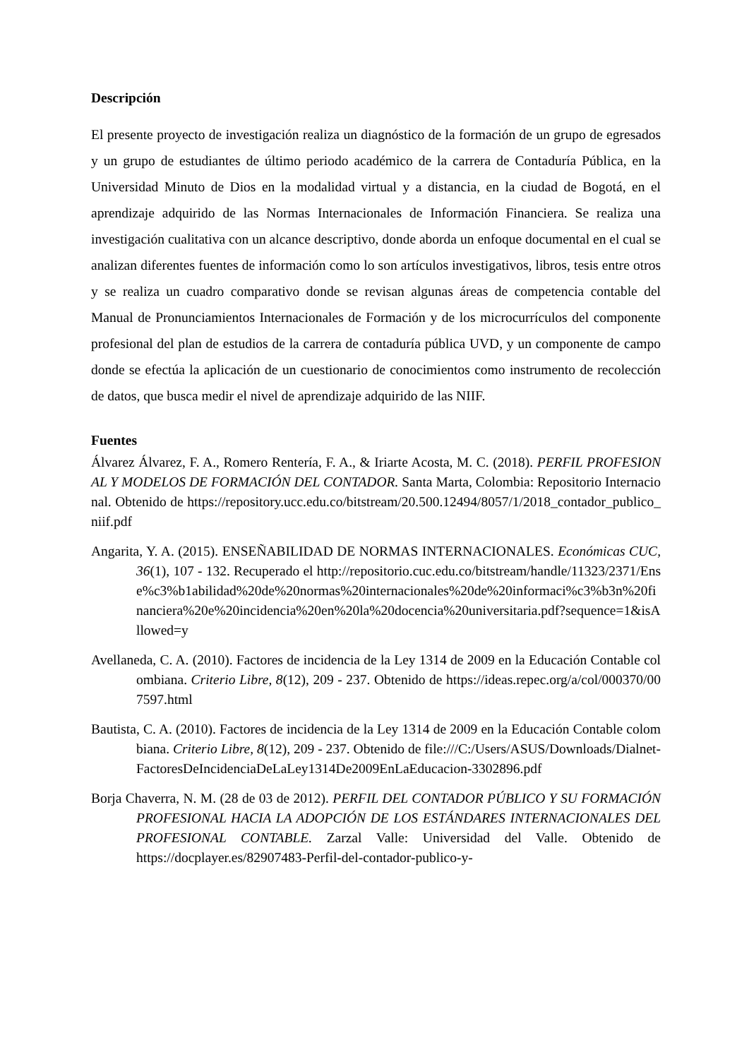Descripción
El presente proyecto de investigación realiza un diagnóstico de la formación de un grupo de egresados y un grupo de estudiantes de último periodo académico de la carrera de Contaduría Pública, en la Universidad Minuto de Dios en la modalidad virtual y a distancia, en la ciudad de Bogotá, en el aprendizaje adquirido de las Normas Internacionales de Información Financiera. Se realiza una investigación cualitativa con un alcance descriptivo, donde aborda un enfoque documental en el cual se analizan diferentes fuentes de información como lo son artículos investigativos, libros, tesis entre otros y se realiza un cuadro comparativo donde se revisan algunas áreas de competencia contable del Manual de Pronunciamientos Internacionales de Formación y de los microcurrículos del componente profesional del plan de estudios de la carrera de contaduría pública UVD, y un componente de campo donde se efectúa la aplicación de un cuestionario de conocimientos como instrumento de recolección de datos, que busca medir el nivel de aprendizaje adquirido de las NIIF.
Fuentes
Álvarez Álvarez, F. A., Romero Rentería, F. A., & Iriarte Acosta, M. C. (2018). PERFIL PROFESIONAL Y MODELOS DE FORMACIÓN DEL CONTADOR. Santa Marta, Colombia: Repositorio Internacional. Obtenido de https://repository.ucc.edu.co/bitstream/20.500.12494/8057/1/2018_contador_publico_niif.pdf
Angarita, Y. A. (2015). ENSEÑABILIDAD DE NORMAS INTERNACIONALES. Económicas CUC, 36(1), 107 - 132. Recuperado el http://repositorio.cuc.edu.co/bitstream/handle/11323/2371/Ense%c3%b1abilidad%20de%20normas%20internacionales%20de%20informaci%c3%b3n%20financiera%20e%20incidencia%20en%20la%20docencia%20universitaria.pdf?sequence=1&isAllowed=y
Avellaneda, C. A. (2010). Factores de incidencia de la Ley 1314 de 2009 en la Educación Contable colombiana. Criterio Libre, 8(12), 209 - 237. Obtenido de https://ideas.repec.org/a/col/000370/007597.html
Bautista, C. A. (2010). Factores de incidencia de la Ley 1314 de 2009 en la Educación Contable colombiana. Criterio Libre, 8(12), 209 - 237. Obtenido de file:///C:/Users/ASUS/Downloads/Dialnet-FactoresDeIncidenciaDeLaLey1314De2009EnLaEducacion-3302896.pdf
Borja Chaverra, N. M. (28 de 03 de 2012). PERFIL DEL CONTADOR PÚBLICO Y SU FORMACIÓN PROFESIONAL HACIA LA ADOPCIÓN DE LOS ESTÁNDARES INTERNACIONALES DEL PROFESIONAL CONTABLE. Zarzal Valle: Universidad del Valle. Obtenido de https://docplayer.es/82907483-Perfil-del-contador-publico-y-